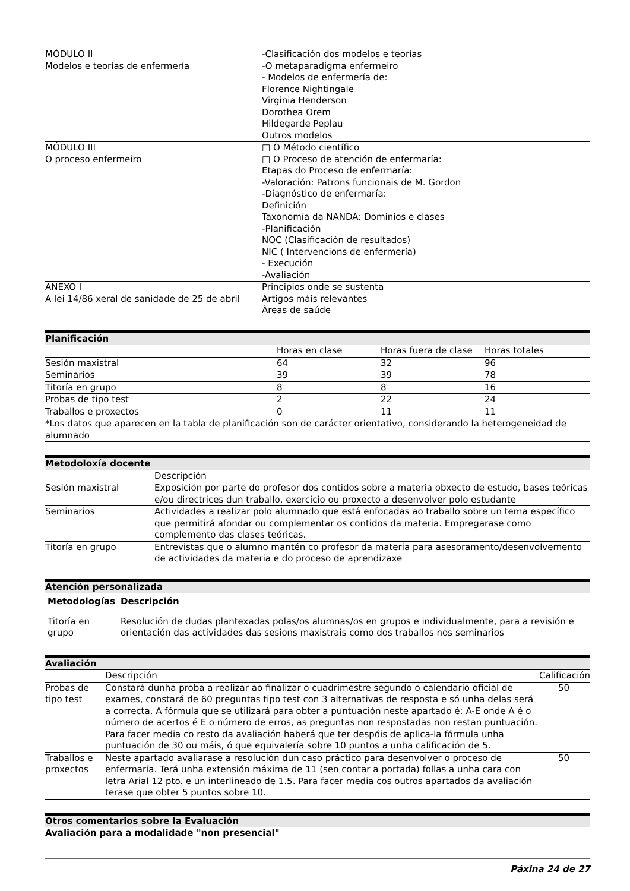| MÓDULO II Modelos e teorías de enfermería | -Clasificación dos modelos e teorías -O metaparadigma enfermeiro - Modelos de enfermería de: Florence Nightingale Virginia Henderson Dorothea Orem Hildegarde Peplau Outros modelos |
| MÓDULO III O proceso enfermeiro | □ O Método científico □ O Proceso de atención de enfermaría: Etapas do Proceso de enfermaría: -Valoración: Patrons funcionais de M. Gordon -Diagnóstico de enfermaría: Definición Taxonomía da NANDA: Dominios e clases -Planificación NOC (Clasificación de resultados) NIC ( Intervencions de enfermería) - Execución -Avaliación |
| ANEXO I A lei 14/86 xeral de sanidade de 25 de abril | Principios onde se sustenta Artigos máis relevantes Áreas de saúde |
Planificación
| | Horas en clase | Horas fuera de clase | Horas totales |
| Sesión maxistral | 64 | 32 | 96 |
| Seminarios | 39 | 39 | 78 |
| Titoría en grupo | 8 | 8 | 16 |
| Probas de tipo test | 2 | 22 | 24 |
| Traballos e proxectos | 0 | 11 | 11 |
| *Los datos que aparecen en la tabla de planificación son de carácter orientativo, considerando la heterogeneidad de alumnado | | | |
Metodoloxía docente
| | Descripción |
| Sesión maxistral | Exposición por parte do profesor dos contidos sobre a materia obxecto de estudo, bases teóricas e/ou directrices dun traballo, exercicio ou proxecto a desenvolver polo estudante |
| Seminarios | Actividades a realizar polo alumnado que está enfocadas ao traballo sobre un tema específico que permitirá afondar ou complementar os contidos da materia. Empregarase como complemento das clases teóricas. |
| Titoría en grupo | Entrevistas que o alumno mantén co profesor da materia para asesoramento/desenvolvemento de actividades da materia e do proceso de aprendizaxe |
Atención personalizada
| Metodologías | Descripción |
| --- | --- |
| Titoría en grupo | Resolución de dudas plantexadas polas/os alumnas/os en grupos e individualmente, para a revisión e orientación das actividades das sesions maxistrais como dos traballos nos seminarios |
Avaliación
| | Descripción | Calificación |
| Probas de tipo test | Constará dunha proba a realizar ao finalizar o cuadrimestre segundo o calendario oficial de exames, constará de 60 preguntas tipo test con 3 alternativas de resposta e só unha delas será a correcta. A fórmula que se utilizará para obter a puntuación neste apartado é: A-E onde A é o número de acertos é E o número de erros, as preguntas non respostadas non restan puntuación. Para facer media co resto da avaliación haberá que ter despóis de aplica-la fórmula unha puntuación de 30 ou máis, ó que equivalería sobre 10 puntos a unha calificación de 5. | 50 |
| Traballos e proxectos | Neste apartado avaliarase a resolución dun caso práctico para desenvolver o proceso de enfermaría. Terá unha extensión máxima de 11 (sen contar a portada) follas a unha cara con letra Arial 12 pto. e un interlineado de 1.5. Para facer media cos outros apartados da avaliación terase que obter 5 puntos sobre 10. | 50 |
Otros comentarios sobre la Evaluación
Avaliación para a modalidade "non presencial"
Páxina 24 de 27